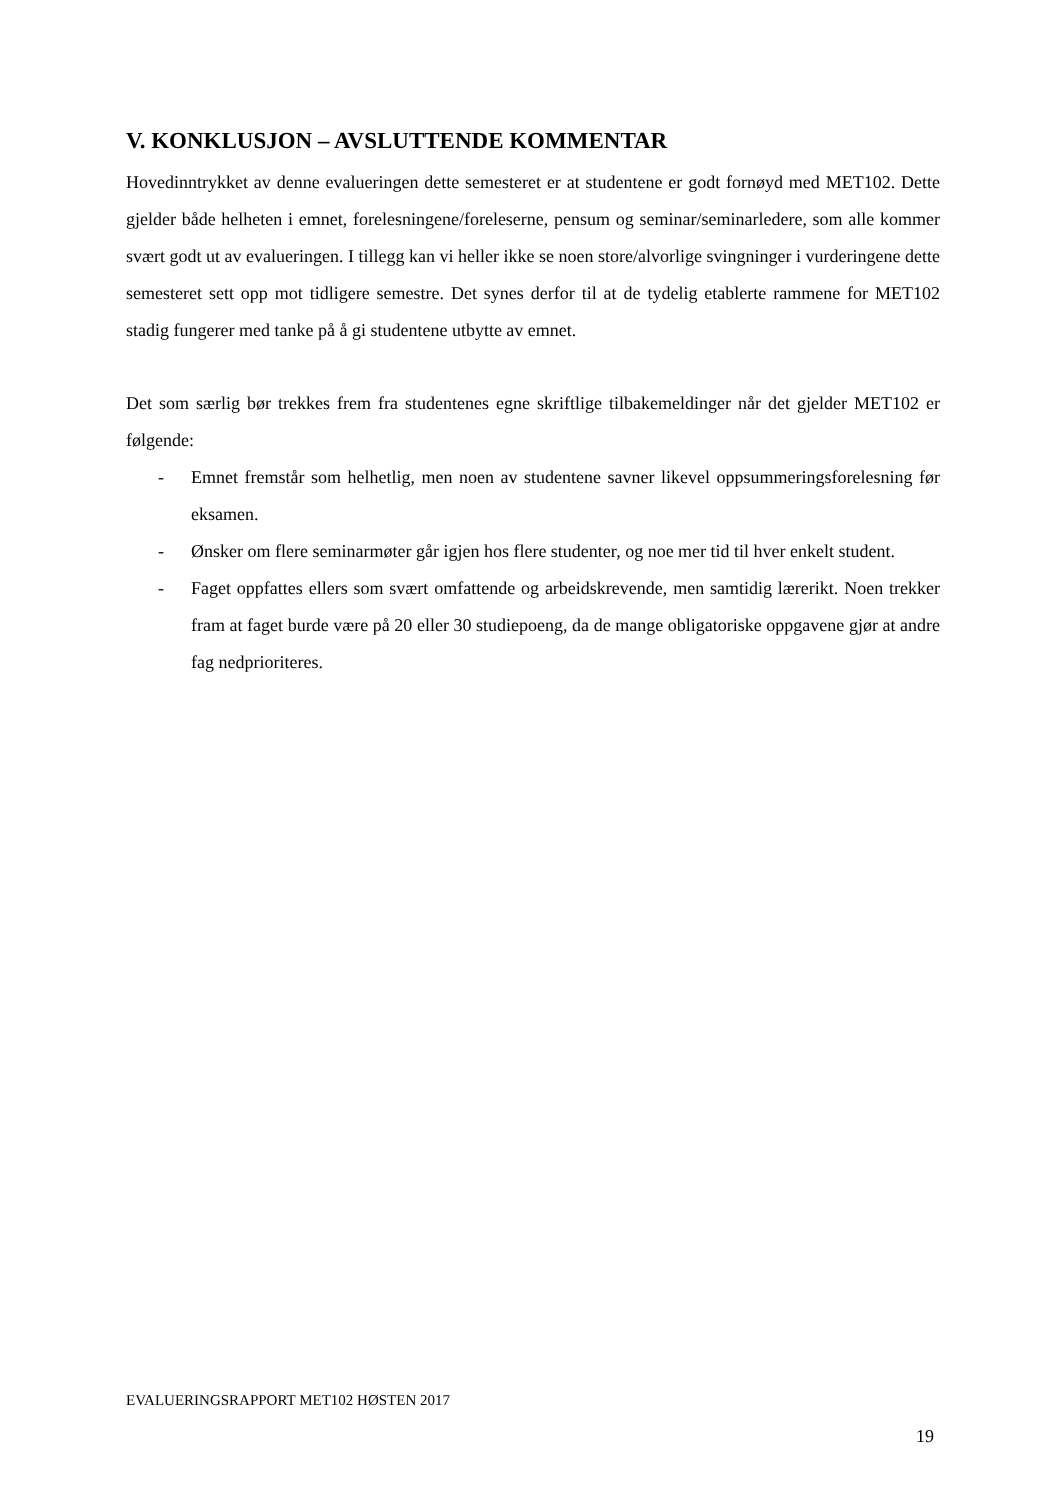V. KONKLUSJON – AVSLUTTENDE KOMMENTAR
Hovedinntrykket av denne evalueringen dette semesteret er at studentene er godt fornøyd med MET102. Dette gjelder både helheten i emnet, forelesningene/foreleserne, pensum og seminar/seminarledere, som alle kommer svært godt ut av evalueringen. I tillegg kan vi heller ikke se noen store/alvorlige svingninger i vurderingene dette semesteret sett opp mot tidligere semestre. Det synes derfor til at de tydelig etablerte rammene for MET102 stadig fungerer med tanke på å gi studentene utbytte av emnet.
Det som særlig bør trekkes frem fra studentenes egne skriftlige tilbakemeldinger når det gjelder MET102 er følgende:
- Emnet fremstår som helhetlig, men noen av studentene savner likevel oppsummeringsforelesning før eksamen.
- Ønsker om flere seminarmøter går igjen hos flere studenter, og noe mer tid til hver enkelt student.
- Faget oppfattes ellers som svært omfattende og arbeidskrevende, men samtidig lærerikt. Noen trekker fram at faget burde være på 20 eller 30 studiepoeng, da de mange obligatoriske oppgavene gjør at andre fag nedprioriteres.
EVALUERINGSRAPPORT MET102 HØSTEN 2017
19